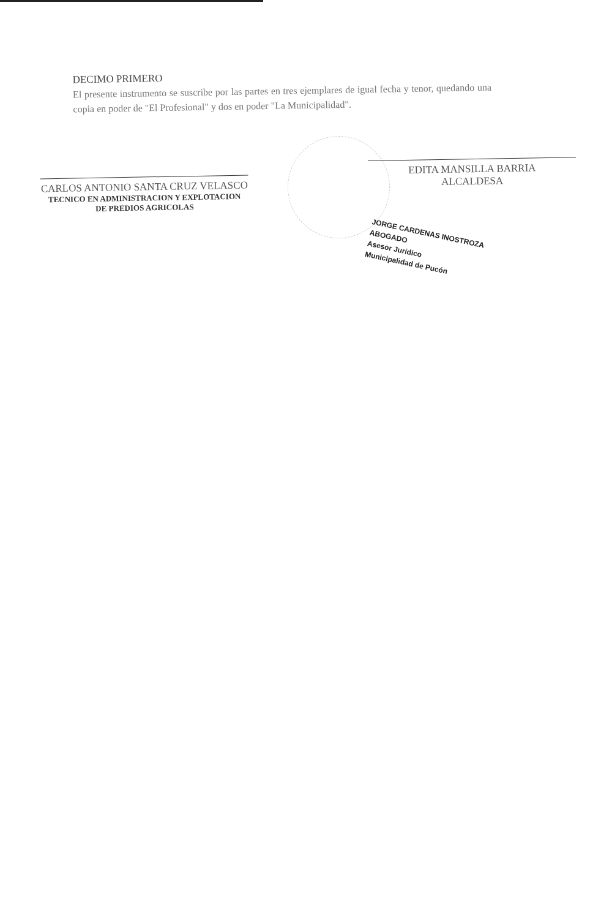DECIMO PRIMERO
El presente instrumento se suscribe por las partes en tres ejemplares de igual fecha y tenor, quedando una copia en poder de "El Profesional" y dos en poder "La Municipalidad".
CARLOS ANTONIO SANTA CRUZ VELASCO
TECNICO EN ADMINISTRACION Y EXPLOTACION
DE PREDIOS AGRICOLAS
EDITA MANSILLA BARRIA
ALCALDESA
JORGE CARDENAS INOSTROZA
ABOGADO
Asesor Jurídico
Municipalidad de Pucón